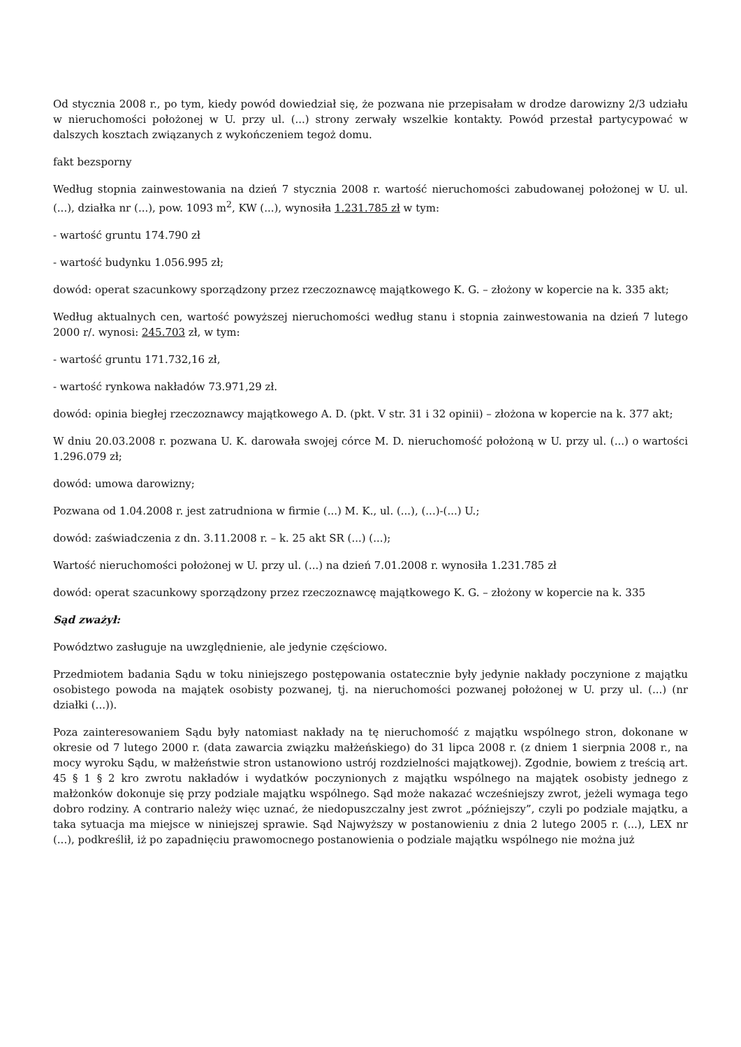Od stycznia 2008 r., po tym, kiedy powód dowiedział się, że pozwana nie przepisałam w drodze darowizny 2/3 udziału w nieruchomości położonej w U. przy ul. (...) strony zerwały wszelkie kontakty. Powód przestał partycypować w dalszych kosztach związanych z wykończeniem tegoż domu.
fakt bezsporny
Według stopnia zainwestowania na dzień 7 stycznia 2008 r. wartość nieruchomości zabudowanej położonej w U. ul. (...), działka nr (...), pow. 1093 m<sup>2</sup>, KW (...), wynosiła 1.231.785 zł w tym:
- wartość gruntu 174.790 zł
- wartość budynku 1.056.995 zł;
dowód: operat szacunkowy sporządzony przez rzeczoznawcę majątkowego K. G. – złożony w kopercie na k. 335 akt;
Według aktualnych cen, wartość powyższej nieruchomości według stanu i stopnia zainwestowania na dzień 7 lutego 2000 r/. wynosi: 245.703 zł, w tym:
- wartość gruntu 171.732,16 zł,
- wartość rynkowa nakładów 73.971,29 zł.
dowód: opinia biegłej rzeczoznawcy majątkowego A. D. (pkt. V str. 31 i 32 opinii) – złożona w kopercie na k. 377 akt;
W dniu 20.03.2008 r. pozwana U. K. darowała swojej córce M. D. nieruchomość położoną w U. przy ul. (...) o wartości 1.296.079 zł;
dowód: umowa darowizny;
Pozwana od 1.04.2008 r. jest zatrudniona w firmie (...) M. K., ul. (...), (...)-(...) U.;
dowód: zaświadczenia z dn. 3.11.2008 r. – k. 25 akt SR (...) (...);
Wartość nieruchomości położonej w U. przy ul. (...) na dzień 7.01.2008 r. wynosiła 1.231.785 zł
dowód: operat szacunkowy sporządzony przez rzeczoznawcę majątkowego K. G. – złożony w kopercie na k. 335
Sąd zważył:
Powództwo zasługuje na uwzględnienie, ale jedynie częściowo.
Przedmiotem badania Sądu w toku niniejszego postępowania ostatecznie były jedynie nakłady poczynione z majątku osobistego powoda na majątek osobisty pozwanej, tj. na nieruchomości pozwanej położonej w U. przy ul. (...) (nr działki (...)).
Poza zainteresowaniem Sądu były natomiast nakłady na tę nieruchomość z majątku wspólnego stron, dokonane w okresie od 7 lutego 2000 r. (data zawarcia związku małżeńskiego) do 31 lipca 2008 r. (z dniem 1 sierpnia 2008 r., na mocy wyroku Sądu, w małżeństwie stron ustanowiono ustrój rozdzielności majątkowej). Zgodnie, bowiem z treścią art. 45 § 1 § 2 kro zwrotu nakładów i wydatków poczynionych z majątku wspólnego na majątek osobisty jednego z małżonków dokonuje się przy podziale majątku wspólnego. Sąd może nakazać wcześniejszy zwrot, jeżeli wymaga tego dobro rodziny. A contrario należy więc uznać, że niedopuszczalny jest zwrot „późniejszy”, czyli po podziale majątku, a taka sytuacja ma miejsce w niniejszej sprawie. Sąd Najwyższy w postanowieniu z dnia 2 lutego 2005 r. (...), LEX nr (...), podkreślił, iż po zapadnięciu prawomocnego postanowienia o podziale majątku wspólnego nie można już